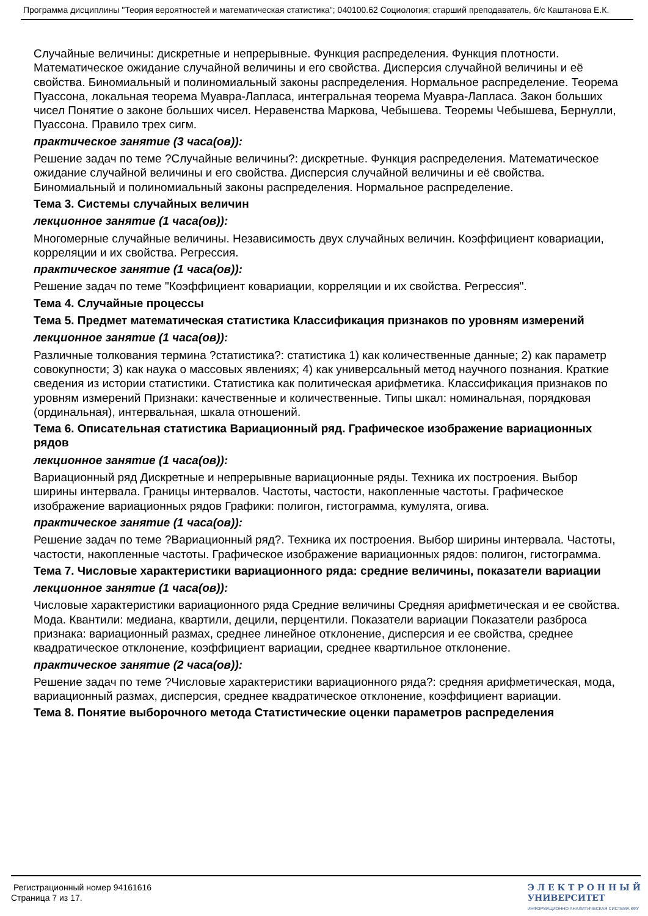Программа дисциплины "Теория вероятностей и математическая статистика"; 040100.62 Социология; старший преподаватель, б/с Каштанова Е.К.
Случайные величины: дискретные и непрерывные. Функция распределения. Функция плотности. Математическое ожидание случайной величины и его свойства. Дисперсия случайной величины и её свойства. Биномиальный и полиномиальный законы распределения. Нормальное распределение. Теорема Пуассона, локальная теорема Муавра-Лапласа, интегральная теорема Муавра-Лапласа. Закон больших чисел Понятие о законе больших чисел. Неравенства Маркова, Чебышева. Теоремы Чебышева, Бернулли, Пуассона. Правило трех сигм.
практическое занятие (3 часа(ов)):
Решение задач по теме ?Случайные величины?: дискретные. Функция распределения. Математическое ожидание случайной величины и его свойства. Дисперсия случайной величины и её свойства. Биномиальный и полиномиальный законы распределения. Нормальное распределение.
Тема 3. Системы случайных величин
лекционное занятие (1 часа(ов)):
Многомерные случайные величины. Независимость двух случайных величин. Коэффициент ковариации, корреляции и их свойства. Регрессия.
практическое занятие (1 часа(ов)):
Решение задач по теме "Коэффициент ковариации, корреляции и их свойства. Регрессия".
Тема 4. Случайные процессы
Тема 5. Предмет математическая статистика Классификация признаков по уровням измерений
лекционное занятие (1 часа(ов)):
Различные толкования термина ?статистика?: статистика 1) как количественные данные; 2) как параметр совокупности; 3) как наука о массовых явлениях; 4) как универсальный метод научного познания. Краткие сведения из истории статистики. Статистика как политическая арифметика. Классификация признаков по уровням измерений Признаки: качественные и количественные. Типы шкал: номинальная, порядковая (ординальная), интервальная, шкала отношений.
Тема 6. Описательная статистика Вариационный ряд. Графическое изображение вариационных рядов
лекционное занятие (1 часа(ов)):
Вариационный ряд Дискретные и непрерывные вариационные ряды. Техника их построения. Выбор ширины интервала. Границы интервалов. Частоты, частости, накопленные частоты. Графическое изображение вариационных рядов Графики: полигон, гистограмма, кумулята, огива.
практическое занятие (1 часа(ов)):
Решение задач по теме ?Вариационный ряд?. Техника их построения. Выбор ширины интервала. Частоты, частости, накопленные частоты. Графическое изображение вариационных рядов: полигон, гистограмма.
Тема 7. Числовые характеристики вариационного ряда: средние величины, показатели вариации
лекционное занятие (1 часа(ов)):
Числовые характеристики вариационного ряда Средние величины Средняя арифметическая и ее свойства. Мода. Квантили: медиана, квартили, децили, перцентили. Показатели вариации Показатели разброса признака: вариационный размах, среднее линейное отклонение, дисперсия и ее свойства, среднее квадратическое отклонение, коэффициент вариации, среднее квартильное отклонение.
практическое занятие (2 часа(ов)):
Решение задач по теме ?Числовые характеристики вариационного ряда?: средняя арифметическая, мода, вариационный размах, дисперсия, среднее квадратическое отклонение, коэффициент вариации.
Тема 8. Понятие выборочного метода Статистические оценки параметров распределения
Регистрационный номер 94161616
Страница 7 из 17.
Э Л Е К Т Р О Н Н Ы Й
УНИВЕРСИТЕТ
ИНФОРМАЦИОННО АНАЛИТИЧЕСКАЯ СИСТЕМА КФУ